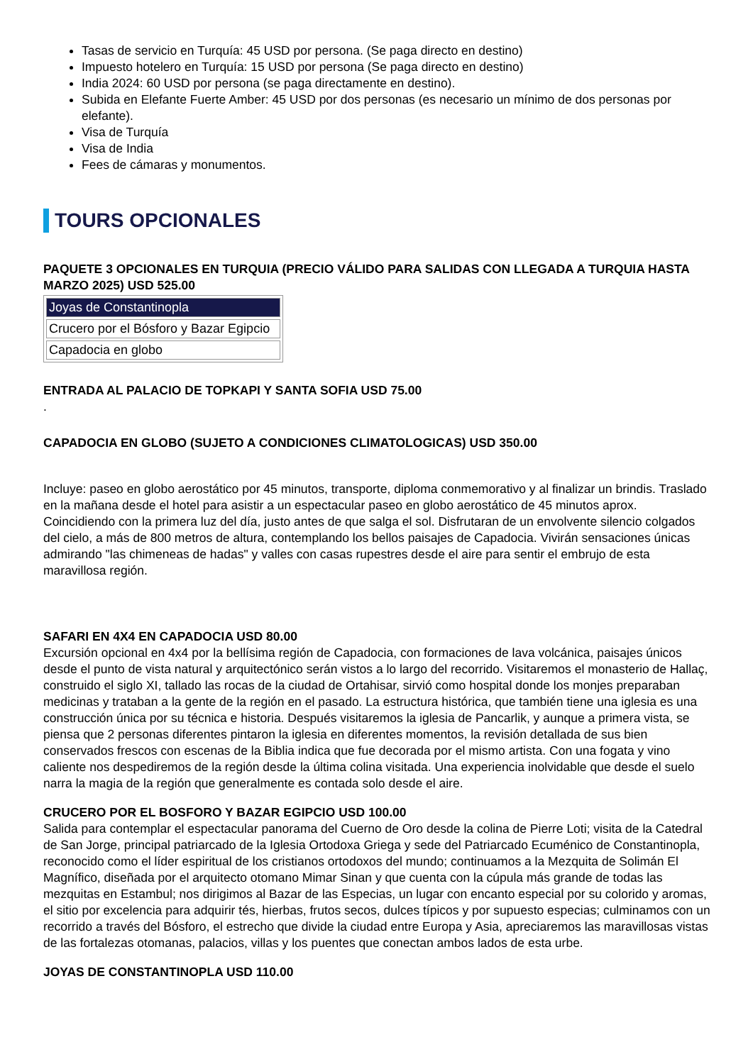Tasas de servicio en Turquía: 45 USD por persona. (Se paga directo en destino)
Impuesto hotelero en Turquía: 15 USD por persona (Se paga directo en destino)
India 2024: 60 USD por persona (se paga directamente en destino).
Subida en Elefante Fuerte Amber: 45 USD por dos personas (es necesario un mínimo de dos personas por elefante).
Visa de Turquía
Visa de India
Fees de cámaras y monumentos.
TOURS OPCIONALES
PAQUETE 3 OPCIONALES EN TURQUIA (PRECIO VÁLIDO PARA SALIDAS CON LLEGADA A TURQUIA HASTA MARZO 2025) USD 525.00
| Joyas de Constantinopla |
| Crucero por el Bósforo y Bazar Egipcio |
| Capadocia en globo |
ENTRADA AL PALACIO DE TOPKAPI Y SANTA SOFIA USD 75.00
.
CAPADOCIA EN GLOBO (SUJETO A CONDICIONES CLIMATOLOGICAS) USD 350.00
Incluye: paseo en globo aerostático por 45 minutos, transporte, diploma conmemorativo y al finalizar un brindis. Traslado en la mañana desde el hotel para asistir a un espectacular paseo en globo aerostático de 45 minutos aprox. Coincidiendo con la primera luz del día, justo antes de que salga el sol. Disfrutaran de un envolvente silencio colgados del cielo, a más de 800 metros de altura, contemplando los bellos paisajes de Capadocia. Vivirán sensaciones únicas admirando "las chimeneas de hadas" y valles con casas rupestres desde el aire para sentir el embrujo de esta maravillosa región.
SAFARI EN 4X4 EN CAPADOCIA USD 80.00
Excursión opcional en 4x4 por la bellísima región de Capadocia, con formaciones de lava volcánica, paisajes únicos desde el punto de vista natural y arquitectónico serán vistos a lo largo del recorrido. Visitaremos el monasterio de Hallaç, construido el siglo XI, tallado las rocas de la ciudad de Ortahisar, sirvió como hospital donde los monjes preparaban medicinas y trataban a la gente de la región en el pasado. La estructura histórica, que también tiene una iglesia es una construcción única por su técnica e historia. Después visitaremos la iglesia de Pancarlik, y aunque a primera vista, se piensa que 2 personas diferentes pintaron la iglesia en diferentes momentos, la revisión detallada de sus bien conservados frescos con escenas de la Biblia indica que fue decorada por el mismo artista. Con una fogata y vino caliente nos despediremos de la región desde la última colina visitada. Una experiencia inolvidable que desde el suelo narra la magia de la región que generalmente es contada solo desde el aire.
CRUCERO POR EL BOSFORO Y BAZAR EGIPCIO USD 100.00
Salida para contemplar el espectacular panorama del Cuerno de Oro desde la colina de Pierre Loti; visita de la Catedral de San Jorge, principal patriarcado de la Iglesia Ortodoxa Griega y sede del Patriarcado Ecuménico de Constantinopla, reconocido como el líder espiritual de los cristianos ortodoxos del mundo; continuamos a la Mezquita de Solimán El Magnífico, diseñada por el arquitecto otomano Mimar Sinan y que cuenta con la cúpula más grande de todas las mezquitas en Estambul; nos dirigimos al Bazar de las Especias, un lugar con encanto especial por su colorido y aromas, el sitio por excelencia para adquirir tés, hierbas, frutos secos, dulces típicos y por supuesto especias; culminamos con un recorrido a través del Bósforo, el estrecho que divide la ciudad entre Europa y Asia, apreciaremos las maravillosas vistas de las fortalezas otomanas, palacios, villas y los puentes que conectan ambos lados de esta urbe.
JOYAS DE CONSTANTINOPLA USD 110.00